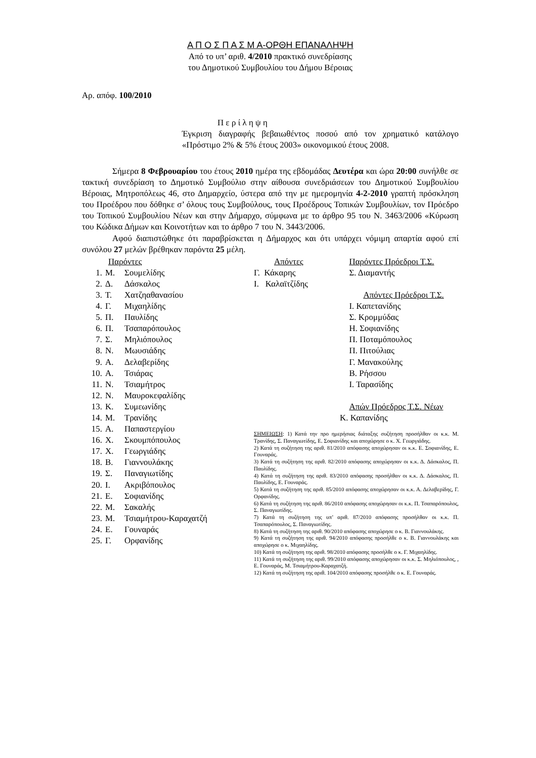Α Π Ο Σ Π Α Σ Μ Α-ΟΡΘΗ ΕΠΑΝΑΛΗΨΗ
Από το υπ’ αριθ. 4/2010 πρακτικό συνεδρίασης
του Δημοτικού Συμβουλίου του Δήμου Βέροιας
Αρ. απόφ. 100/2010
Π ε ρ ί λ η ψ η
Έγκριση διαγραφής βεβαιωθέντος ποσού από τον χρηματικό κατάλογο «Πρόστιμο 2% & 5% έτους 2003» οικονομικού έτους 2008.
Σήμερα 8 Φεβρουαρίου του έτους 2010 ημέρα της εβδομάδας Δευτέρα και ώρα 20:00 συνήλθε σε τακτική συνεδρίαση το Δημοτικό Συμβούλιο στην αίθουσα συνεδριάσεων του Δημοτικού Συμβουλίου Βέροιας, Μητροπόλεως 46, στο Δημαρχείο, ύστερα από την με ημερομηνία 4-2-2010 γραπτή πρόσκληση του Προέδρου που δόθηκε σ’ όλους τους Συμβούλους, τους Προέδρους Τοπικών Συμβουλίων, τον Πρόεδρο του Τοπικού Συμβουλίου Νέων και στην Δήμαρχο, σύμφωνα με το άρθρο 95 του Ν. 3463/2006 «Κύρωση του Κώδικα Δήμων και Κοινοτήτων και το άρθρο 7 του Ν. 3443/2006.
Αφού διαπιστώθηκε ότι παραβρίσκεται η Δήμαρχος και ότι υπάρχει νόμιμη απαρτία αφού επί συνόλου 27 μελών βρέθηκαν παρόντα 25 μέλη.
Παρόντες
1. Μ. Σουμελίδης
2. Δ. Δάσκαλος
3. Τ. Χατζηαθανασίου
4. Γ. Μιχαηλίδης
5. Π. Παυλίδης
6. Π. Τσαπαρόπουλος
7. Σ. Μηλιόπουλος
8. Ν. Μωυσιάδης
9. Α. Δελαβερίδης
10. Α. Τσιάρας
11. Ν. Τσιαμήτρος
12. Ν. Μαυροκεφαλίδης
13. Κ. Συμεωνίδης
14. Μ. Τρανίδης
15. Α. Παπαστεργίου
16. Χ. Σκουμπόπουλος
17. Χ. Γεωργιάδης
18. Β. Γιαννουλάκης
19. Σ. Παναγιωτίδης
20. Ι. Ακριβόπουλος
21. Ε. Σοφιανίδης
22. Μ. Σακαλής
23. Μ. Τσιαμήτρου-Καραχατζή
24. Ε. Γουναράς
25. Γ. Ορφανίδης
Απόντες
Γ. Κάκαρης
Ι. Καλαϊτζίδης
Παρόντες Πρόεδροι Τ.Σ.
Σ. Διαμαντής
Απόντες Πρόεδροι Τ.Σ.
Ι. Καπετανίδης
Σ. Κρομμύδας
Η. Σοφιανίδης
Π. Ποταμόπουλος
Π. Πιτούλιας
Γ. Μανακούλης
Β. Ρήσσου
Ι. Ταρασίδης
Απών Πρόεδρος Τ.Σ. Νέων
Κ. Καπανίδης
ΣΗΜΕΙΩΣΗ: 1) Κατά την προ ημερήσιας διάταξης συζήτηση προσήλθαν οι κ.κ. Μ. Τρανίδης, Σ. Παναγιωτίδης, Ε. Σοφιανίδης και αποχώρησε ο κ. Χ. Γεωργιάδης.
2) Κατά τη συζήτηση της αριθ. 81/2010 απόφασης αποχώρησαν οι κ.κ. Ε. Σοφιανίδης, Ε. Γουναράς.
3) Κατά τη συζήτηση της αριθ. 82/2010 απόφασης αποχώρησαν οι κ.κ. Δ. Δάσκαλος, Π. Παυλίδης.
4) Κατά τη συζήτηση της αριθ. 83/2010 απόφασης προσήλθαν οι κ.κ. Δ. Δάσκαλος, Π. Παυλίδης, Ε. Γουναράς.
5) Κατά τη συζήτηση της αριθ. 85/2010 απόφασης αποχώρησαν οι κ.κ. Α. Δελαβερίδης, Γ. Ορφανίδης.
6) Κατά τη συζήτηση της αριθ. 86/2010 απόφασης αποχώρησαν οι κ.κ. Π. Τσαπαρόπουλος, Σ. Παναγιωτίδης.
7) Κατά τη συζήτηση της υπ’ αριθ. 87/2010 απόφασης προσήλθαν οι κ.κ. Π. Τσαπαρόπουλος, Σ. Παναγιωτίδης.
8) Κατά τη συζήτηση της αριθ. 90/2010 απόφασης αποχώρησε ο κ. Β. Γιαννουλάκης.
9) Κατά τη συζήτηση της αριθ. 94/2010 απόφασης προσήλθε ο κ. Β. Γιαννουλάκης και αποχώρησε ο κ. Μιχαηλίδης.
10) Κατά τη συζήτηση της αριθ. 98/2010 απόφασης προσήλθε ο κ. Γ. Μιχαηλίδης.
11) Κατά τη συζήτηση της αριθ. 99/2010 απόφασης αποχώρησαν οι κ.κ. Σ. Μηλιόπουλος, , Ε. Γουναράς, Μ. Τσιαμήτρου-Καραχατζή.
12) Κατά τη συζήτηση της αριθ. 104/2010 απόφασης προσήλθε ο κ. Ε. Γουναράς.